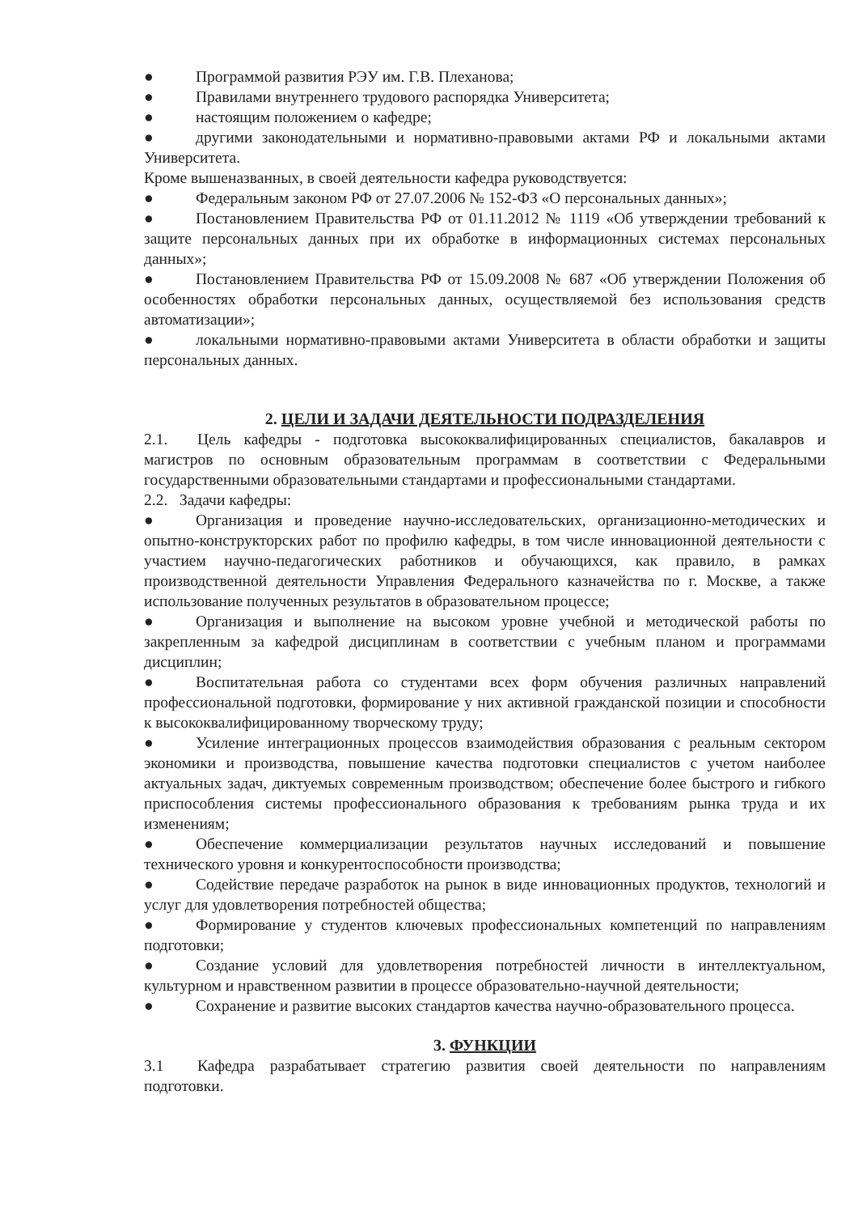● Программой развития РЭУ им. Г.В. Плеханова;
● Правилами внутреннего трудового распорядка Университета;
● настоящим положением о кафедре;
● другими законодательными и нормативно-правовыми актами РФ и локальными актами Университета.
Кроме вышеназванных, в своей деятельности кафедра руководствуется:
● Федеральным законом РФ от 27.07.2006 № 152-ФЗ «О персональных данных»;
● Постановлением Правительства РФ от 01.11.2012 № 1119 «Об утверждении требований к защите персональных данных при их обработке в информационных системах персональных данных»;
● Постановлением Правительства РФ от 15.09.2008 № 687 «Об утверждении Положения об особенностях обработки персональных данных, осуществляемой без использования средств автоматизации»;
● локальными нормативно-правовыми актами Университета в области обработки и защиты персональных данных.
2. ЦЕЛИ И ЗАДАЧИ ДЕЯТЕЛЬНОСТИ ПОДРАЗДЕЛЕНИЯ
2.1. Цель кафедры - подготовка высококвалифицированных специалистов, бакалавров и магистров по основным образовательным программам в соответствии с Федеральными государственными образовательными стандартами и профессиональными стандартами.
2.2. Задачи кафедры:
● Организация и проведение научно-исследовательских, организационно-методических и опытно-конструкторских работ по профилю кафедры, в том числе инновационной деятельности с участием научно-педагогических работников и обучающихся, как правило, в рамках производственной деятельности Управления Федерального казначейства по г. Москве, а также использование полученных результатов в образовательном процессе;
● Организация и выполнение на высоком уровне учебной и методической работы по закрепленным за кафедрой дисциплинам в соответствии с учебным планом и программами дисциплин;
● Воспитательная работа со студентами всех форм обучения различных направлений профессиональной подготовки, формирование у них активной гражданской позиции и способности к высококвалифицированному творческому труду;
● Усиление интеграционных процессов взаимодействия образования с реальным сектором экономики и производства, повышение качества подготовки специалистов с учетом наиболее актуальных задач, диктуемых современным производством; обеспечение более быстрого и гибкого приспособления системы профессионального образования к требованиям рынка труда и их изменениям;
● Обеспечение коммерциализации результатов научных исследований и повышение технического уровня и конкурентоспособности производства;
● Содействие передаче разработок на рынок в виде инновационных продуктов, технологий и услуг для удовлетворения потребностей общества;
● Формирование у студентов ключевых профессиональных компетенций по направлениям подготовки;
● Создание условий для удовлетворения потребностей личности в интеллектуальном, культурном и нравственном развитии в процессе образовательно-научной деятельности;
● Сохранение и развитие высоких стандартов качества научно-образовательного процесса.
3. ФУНКЦИИ
3.1 Кафедра разрабатывает стратегию развития своей деятельности по направлениям подготовки.